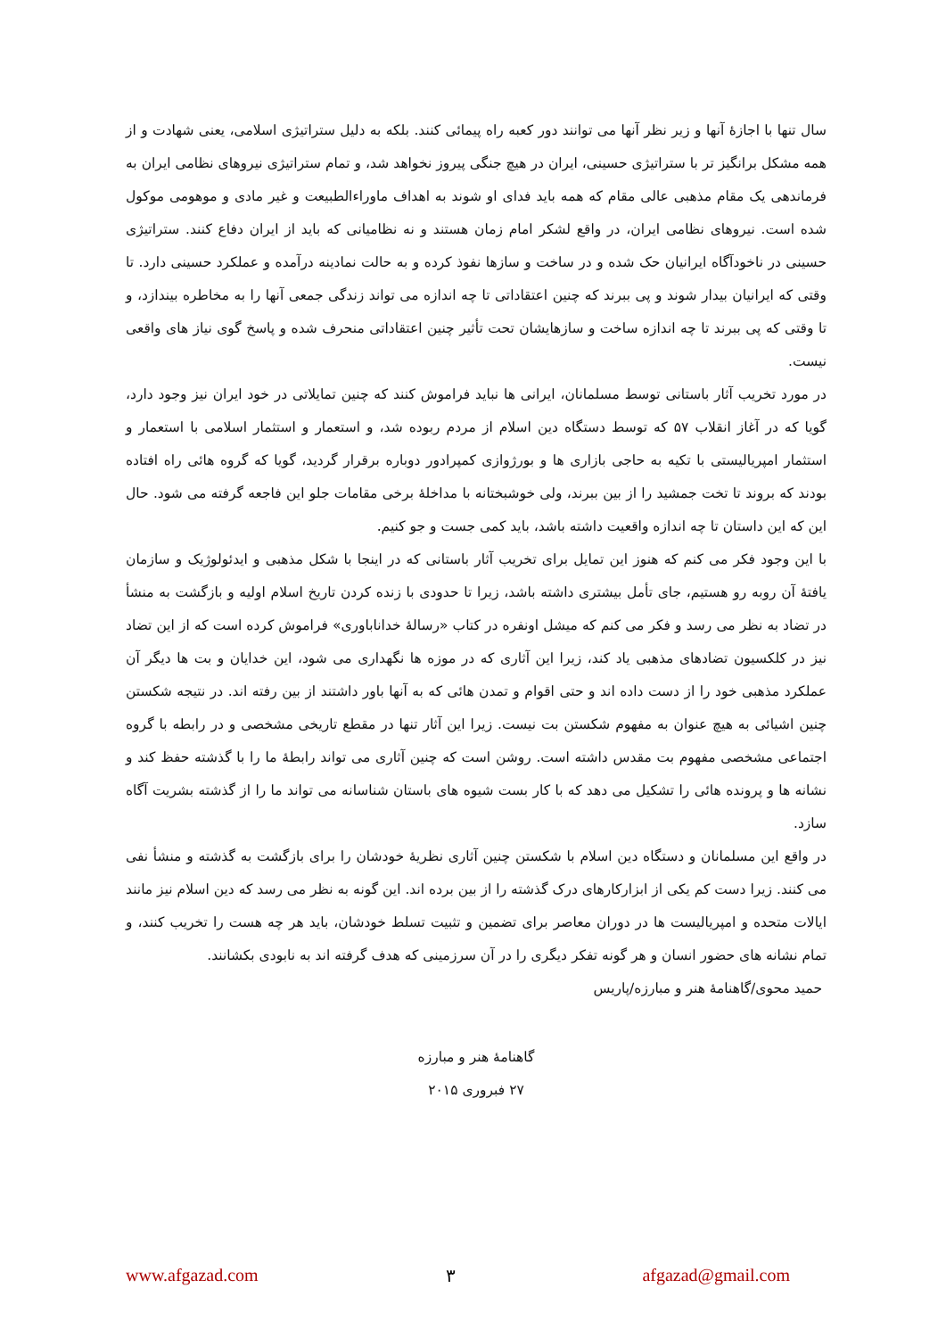سال تنها با اجازهٔ آنها و زیر نظر آنها می توانند دور کعبه راه پیمائی کنند. بلکه به دلیل ستراتیژی اسلامی، یعنی شهادت و از همه مشکل برانگیز تر با ستراتیژی حسینی، ایران در هیچ جنگی پیروز نخواهد شد، و تمام ستراتیژی نیروهای نظامی ایران به فرماندهی یک مقام مذهبی عالی مقام که همه باید فدای او شوند به اهداف ماوراءالطبیعت و غیر مادی و موهومی موکول شده است. نیروهای نظامی ایران، در واقع لشکر امام زمان هستند و نه نظامیانی که باید از ایران دفاع کنند. ستراتیژی حسینی در ناخودآگاه ایرانیان حک شده و در ساخت و سازها نفوذ کرده و به حالت نمادینه درآمده و عملکرد حسینی دارد. تا وقتی که ایرانیان بیدار شوند و پی ببرند که چنین اعتقاداتی تا چه اندازه می تواند زندگی جمعی آنها را به مخاطره بیندازد، و تا وقتی که پی ببرند تا چه اندازه ساخت و سازهایشان تحت تأثیر چنین اعتقاداتی منحرف شده و پاسخ گوی نیاز های واقعی نیست.
در مورد تخریب آثار باستانی توسط مسلمانان، ایرانی ها نباید فراموش کنند که چنین تمایلاتی در خود ایران نیز وجود دارد، گویا که در آغاز انقلاب ۵۷ که توسط دستگاه دین اسلام از مردم ربوده شد، و استعمار و استثمار اسلامی با استعمار و استثمار امپریالیستی با تکیه به حاجی بازاری ها و بورژوازی کمپرادور دوباره برقرار گردید، گویا که گروه هائی راه افتاده بودند که بروند تا تخت جمشید را از بین ببرند، ولی خوشبختانه با مداخلهٔ برخی مقامات جلو این فاجعه گرفته می شود. حال این که این داستان تا چه اندازه واقعیت داشته باشد، باید کمی جست و جو کنیم.
با این وجود فکر می کنم که هنوز این تمایل برای تخریب آثار باستانی که در اینجا با شکل مذهبی و ایدئولوژیک و سازمان یافتهٔ آن روبه رو هستیم، جای تأمل بیشتری داشته باشد، زیرا تا حدودی با زنده کردن تاریخ اسلام اولیه و بازگشت به منشأ در تضاد به نظر می رسد و فکر می کنم که میشل اونفره در کتاب «رسالهٔ خداناباوری» فراموش کرده است که از این تضاد نیز در کلکسیون تضادهای مذهبی یاد کند، زیرا این آثاری که در موزه ها نگهداری می شود، این خدایان و بت ها دیگر آن عملکرد مذهبی خود را از دست داده اند و حتی اقوام و تمدن هائی که به آنها باور داشتند از بین رفته اند. در نتیجه شکستن چنین اشیائی به هیچ عنوان به مفهوم شکستن بت نیست. زیرا این آثار تنها در مقطع تاریخی مشخصی و در رابطه با گروه اجتماعی مشخصی مفهوم بت مقدس داشته است. روشن است که چنین آثاری می تواند رابطهٔ ما را با گذشته حفظ کند و نشانه ها و پرونده هائی را تشکیل می دهد که با کار بست شیوه های باستان شناسانه می تواند ما را از گذشته بشریت آگاه سازد.
در واقع این مسلمانان و دستگاه دین اسلام با شکستن چنین آثاری نظریهٔ خودشان را برای بازگشت به گذشته و منشأ نفی می کنند. زیرا دست کم یکی از ابزارکارهای درک گذشته را از بین برده اند. این گونه به نظر می رسد که دین اسلام نیز مانند ایالات متحده و امپریالیست ها در دوران معاصر برای تضمین و تثبیت تسلط خودشان، باید هر چه هست را تخریب کنند، و تمام نشانه های حضور انسان و هر گونه تفکر دیگری را در آن سرزمینی که هدف گرفته اند به نابودی بکشانند.
حمید محوی/گاهنامهٔ هنر و مبارزه/پاریس
گاهنامهٔ هنر و مبارزه
۲۷ فبروری ۲۰۱۵
www.afgazad.com ۳ afgazad@gmail.com